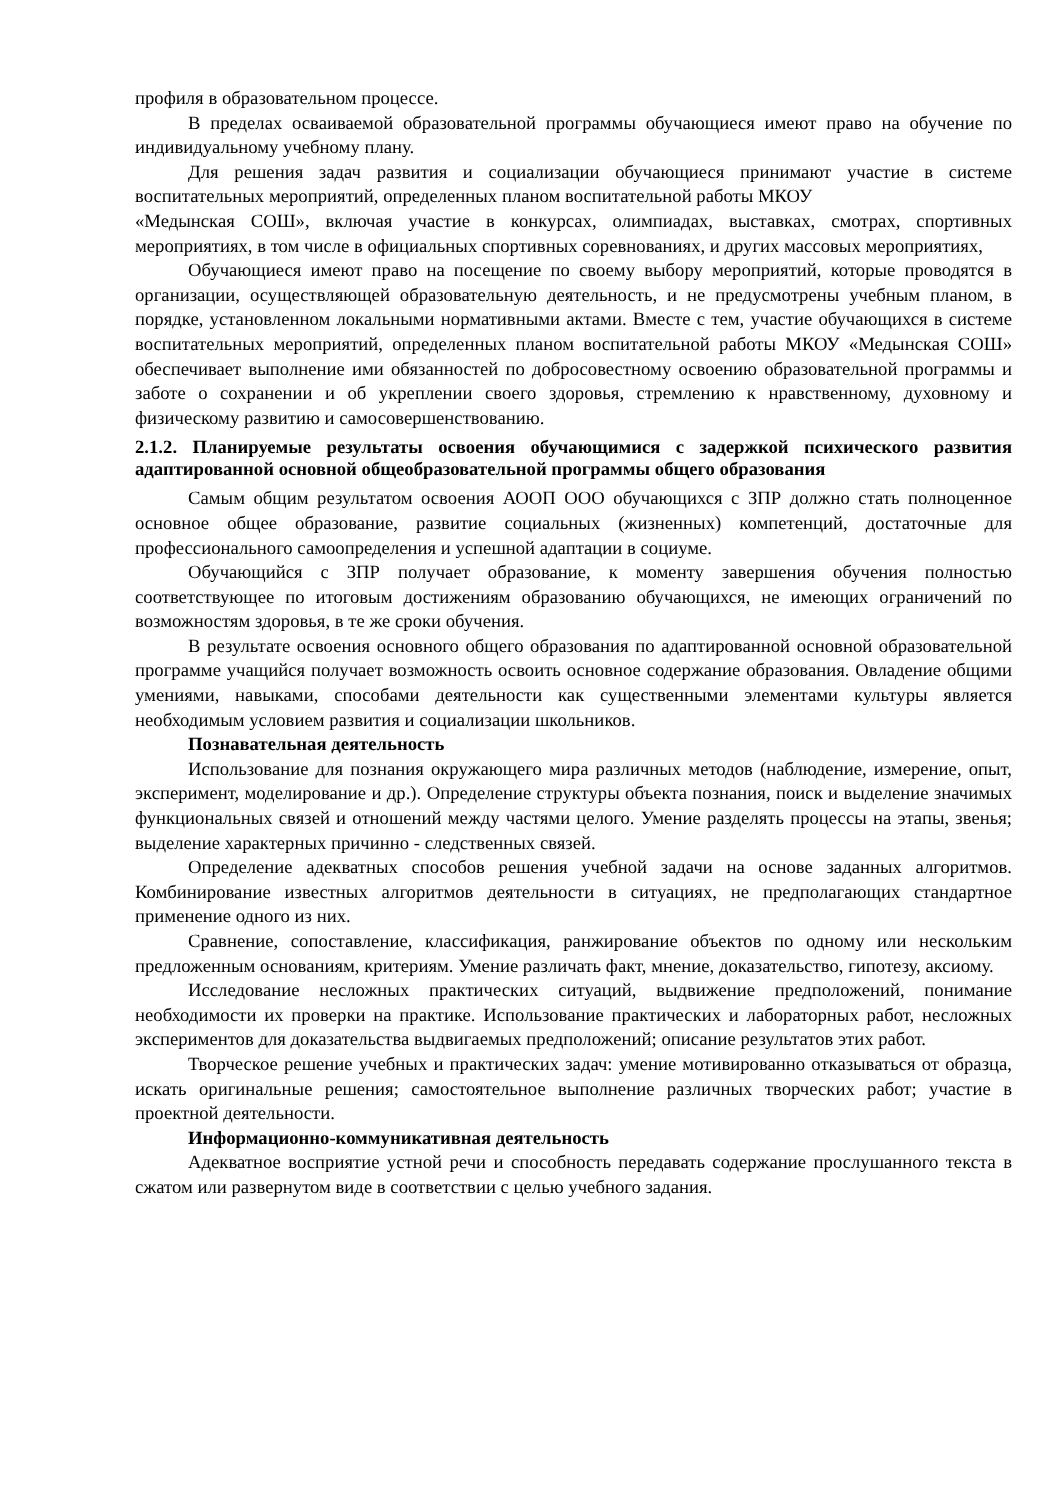профиля в образовательном процессе.
В пределах осваиваемой образовательной программы обучающиеся имеют право на обучение по индивидуальному учебному плану.
Для решения задач развития и социализации обучающиеся принимают участие в системе воспитательных мероприятий, определенных планом воспитательной работы МКОУ
«Медынская СОШ», включая участие в конкурсах, олимпиадах, выставках, смотрах, спортивных мероприятиях, в том числе в официальных спортивных соревнованиях, и других массовых мероприятиях,
Обучающиеся имеют право на посещение по своему выбору мероприятий, которые проводятся в организации, осуществляющей образовательную деятельность, и не предусмотрены учебным планом, в порядке, установленном локальными нормативными актами. Вместе с тем, участие обучающихся в системе воспитательных мероприятий, определенных планом воспитательной работы МКОУ «Медынская СОШ» обеспечивает выполнение ими обязанностей по добросовестному освоению образовательной программы и заботе о сохранении и об укреплении своего здоровья, стремлению к нравственному, духовному и физическому развитию и самосовершенствованию.
2.1.2. Планируемые результаты освоения обучающимися с задержкой психического развития адаптированной основной общеобразовательной программы общего образования
Самым общим результатом освоения АООП ООО обучающихся с ЗПР должно стать полноценное основное общее образование, развитие социальных (жизненных) компетенций, достаточные для профессионального самоопределения и успешной адаптации в социуме.
Обучающийся с ЗПР получает образование, к моменту завершения обучения полностью соответствующее по итоговым достижениям образованию обучающихся, не имеющих ограничений по возможностям здоровья, в те же сроки обучения.
В результате освоения основного общего образования по адаптированной основной образовательной программе учащийся получает возможность освоить основное содержание образования. Овладение общими умениями, навыками, способами деятельности как существенными элементами культуры является необходимым условием развития и социализации школьников.
Познавательная деятельность
Использование для познания окружающего мира различных методов (наблюдение, измерение, опыт, эксперимент, моделирование и др.). Определение структуры объекта познания, поиск и выделение значимых функциональных связей и отношений между частями целого. Умение разделять процессы на этапы, звенья; выделение характерных причинно - следственных связей.
Определение адекватных способов решения учебной задачи на основе заданных алгоритмов. Комбинирование известных алгоритмов деятельности в ситуациях, не предполагающих стандартное применение одного из них.
Сравнение, сопоставление, классификация, ранжирование объектов по одному или нескольким предложенным основаниям, критериям. Умение различать факт, мнение, доказательство, гипотезу, аксиому.
Исследование несложных практических ситуаций, выдвижение предположений, понимание необходимости их проверки на практике. Использование практических и лабораторных работ, несложных экспериментов для доказательства выдвигаемых предположений; описание результатов этих работ.
Творческое решение учебных и практических задач: умение мотивированно отказываться от образца, искать оригинальные решения; самостоятельное выполнение различных творческих работ; участие в проектной деятельности.
Информационно-коммуникативная деятельность
Адекватное восприятие устной речи и способность передавать содержание прослушанного текста в сжатом или развернутом виде в соответствии с целью учебного задания.